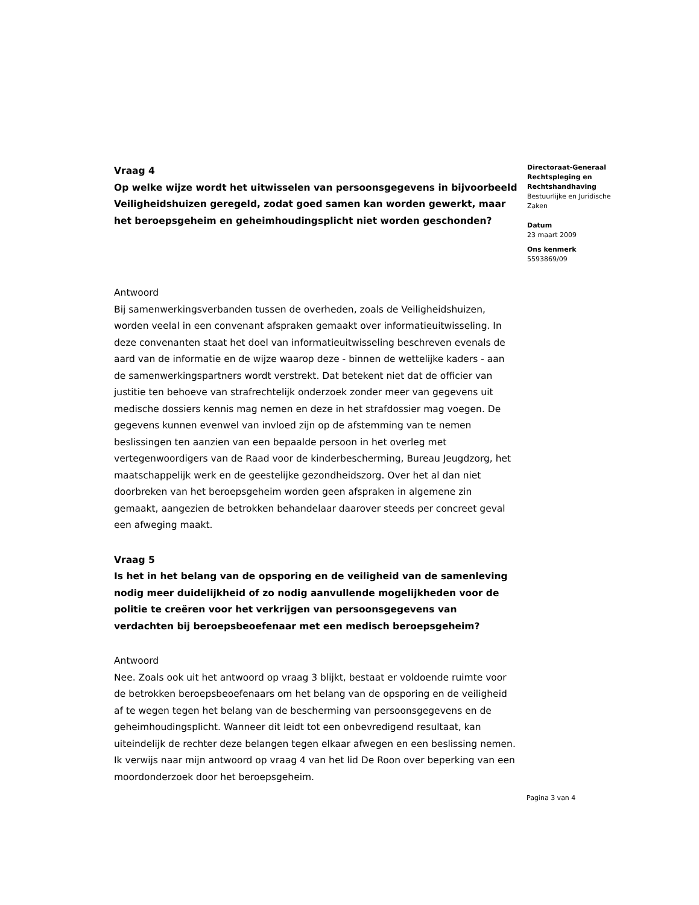Vraag 4
Op welke wijze wordt het uitwisselen van persoonsgegevens in bijvoorbeeld Veiligheidshuizen geregeld, zodat goed samen kan worden gewerkt, maar het beroepsgeheim en geheimhoudingsplicht niet worden geschonden?
Antwoord
Bij samenwerkingsverbanden tussen de overheden, zoals de Veiligheidshuizen, worden veelal in een convenant afspraken gemaakt over informatieuitwisseling. In deze convenanten staat het doel van informatieuitwisseling beschreven evenals de aard van de informatie en de wijze waarop deze - binnen de wettelijke kaders - aan de samenwerkingspartners wordt verstrekt. Dat betekent niet dat de officier van justitie ten behoeve van strafrechtelijk onderzoek zonder meer van gegevens uit medische dossiers kennis mag nemen en deze in het strafdossier mag voegen. De gegevens kunnen evenwel van invloed zijn op de afstemming van te nemen beslissingen ten aanzien van een bepaalde persoon in het overleg met vertegenwoordigers van de Raad voor de kinderbescherming, Bureau Jeugdzorg, het maatschappelijk werk en de geestelijke gezondheidszorg. Over het al dan niet doorbreken van het beroepsgeheim worden geen afspraken in algemene zin gemaakt, aangezien de betrokken behandelaar daarover steeds per concreet geval een afweging maakt.
Vraag 5
Is het in het belang van de opsporing en de veiligheid van de samenleving nodig meer duidelijkheid of zo nodig aanvullende mogelijkheden voor de politie te creëren voor het verkrijgen van persoonsgegevens van verdachten bij beroepsbeoefenaar met een medisch beroepsgeheim?
Antwoord
Nee. Zoals ook uit het antwoord op vraag 3 blijkt, bestaat er voldoende ruimte voor de betrokken beroepsbeoefenaars om het belang van de opsporing en de veiligheid af te wegen tegen het belang van de bescherming van persoonsgegevens en de geheimhoudingsplicht. Wanneer dit leidt tot een onbevredigend resultaat, kan uiteindelijk de rechter deze belangen tegen elkaar afwegen en een beslissing nemen. Ik verwijs naar mijn antwoord op vraag 4 van het lid De Roon over beperking van een moordonderzoek door het beroepsgeheim.
Directoraat-Generaal Rechtspleging en Rechtshandhaving
Bestuurlijke en Juridische Zaken
Datum
23 maart 2009
Ons kenmerk
5593869/09
Pagina 3 van 4